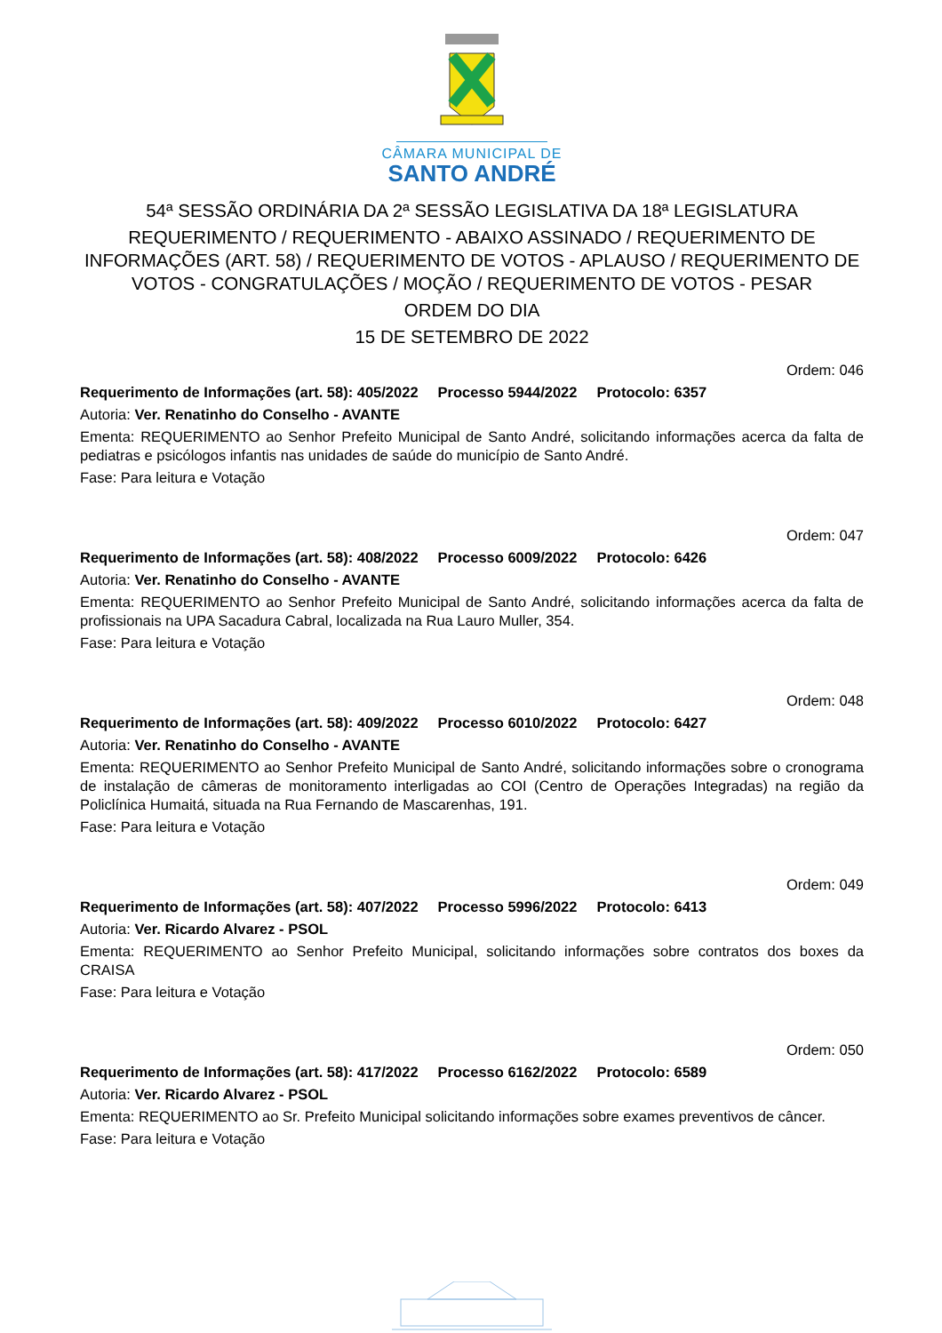CÂMARA MUNICIPAL DE
SANTO ANDRÉ
54ª SESSÃO ORDINÁRIA DA 2ª SESSÃO LEGISLATIVA DA 18ª LEGISLATURA
REQUERIMENTO / REQUERIMENTO - ABAIXO ASSINADO / REQUERIMENTO DE INFORMAÇÕES (ART. 58) / REQUERIMENTO DE VOTOS - APLAUSO / REQUERIMENTO DE VOTOS - CONGRATULAÇÕES / MOÇÃO / REQUERIMENTO DE VOTOS - PESAR
ORDEM DO DIA
15 DE SETEMBRO DE 2022
Ordem: 046
Requerimento de Informações (art. 58): 405/2022 Processo 5944/2022 Protocolo: 6357
Autoria: Ver. Renatinho do Conselho - AVANTE
Ementa: REQUERIMENTO ao Senhor Prefeito Municipal de Santo André, solicitando informações acerca da falta de pediatras e psicólogos infantis nas unidades de saúde do município de Santo André.
Fase: Para leitura e Votação
Ordem: 047
Requerimento de Informações (art. 58): 408/2022 Processo 6009/2022 Protocolo: 6426
Autoria: Ver. Renatinho do Conselho - AVANTE
Ementa: REQUERIMENTO ao Senhor Prefeito Municipal de Santo André, solicitando informações acerca da falta de profissionais na UPA Sacadura Cabral, localizada na Rua Lauro Muller, 354.
Fase: Para leitura e Votação
Ordem: 048
Requerimento de Informações (art. 58): 409/2022 Processo 6010/2022 Protocolo: 6427
Autoria: Ver. Renatinho do Conselho - AVANTE
Ementa: REQUERIMENTO ao Senhor Prefeito Municipal de Santo André, solicitando informações sobre o cronograma de instalação de câmeras de monitoramento interligadas ao COI (Centro de Operações Integradas) na região da Policlínica Humaitá, situada na Rua Fernando de Mascarenhas, 191.
Fase: Para leitura e Votação
Ordem: 049
Requerimento de Informações (art. 58): 407/2022 Processo 5996/2022 Protocolo: 6413
Autoria: Ver. Ricardo Alvarez - PSOL
Ementa: REQUERIMENTO ao Senhor Prefeito Municipal, solicitando informações sobre contratos dos boxes da CRAISA
Fase: Para leitura e Votação
Ordem: 050
Requerimento de Informações (art. 58): 417/2022 Processo 6162/2022 Protocolo: 6589
Autoria: Ver. Ricardo Alvarez - PSOL
Ementa: REQUERIMENTO ao Sr. Prefeito Municipal solicitando informações sobre exames preventivos de câncer.
Fase: Para leitura e Votação